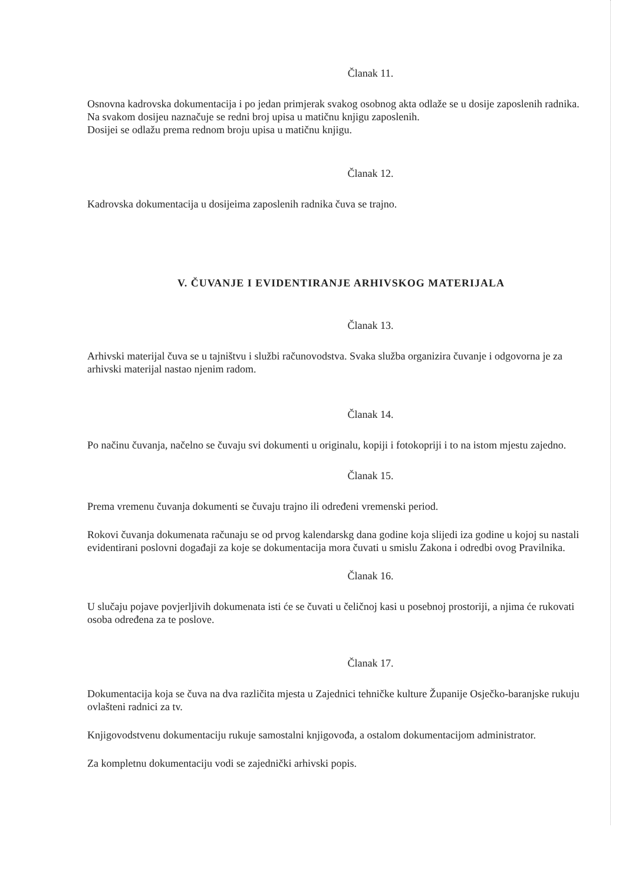Članak 11.
Osnovna kadrovska dokumentacija i po jedan primjerak svakog osobnog akta odlaže se u dosije zaposlenih radnika.
Na svakom dosijeu naznačuje se redni broj upisa u matičnu knjigu zaposlenih.
Dosijei se odlažu prema rednom broju upisa u matičnu knjigu.
Članak 12.
Kadrovska dokumentacija u dosijeima zaposlenih radnika čuva se trajno.
V. ČUVANJE I EVIDENTIRANJE ARHIVSKOG MATERIJALA
Članak 13.
Arhivski materijal čuva se u tajništvu i službi računovodstva. Svaka služba organizira čuvanje i odgovorna je za arhivski materijal nastao njenim radom.
Članak 14.
Po načinu čuvanja, načelno se čuvaju svi dokumenti u originalu, kopiji i fotokopriji i to na istom mjestu zajedno.
Članak 15.
Prema vremenu čuvanja dokumenti se čuvaju trajno ili određeni vremenski period.
Rokovi čuvanja dokumenata računaju se od prvog kalendarskg dana godine koja slijedi iza godine u kojoj su nastali evidentirani poslovni događaji za koje se dokumentacija mora čuvati u smislu Zakona i odredbi ovog Pravilnika.
Članak 16.
U slučaju pojave povjerljivih dokumenata isti će se čuvati u čeličnoj kasi u posebnoj prostoriji, a njima će rukovati osoba određena za te poslove.
Članak 17.
Dokumentacija koja se čuva na dva različita mjesta u Zajednici tehničke kulture Županije Osječko-baranjske rukuju ovlašteni radnici za tv.
Knjigovodstvenu dokumentaciju rukuje samostalni knjigovođa, a ostalom dokumentacijom administrator.
Za kompletnu dokumentaciju vodi se zajednički arhivski popis.